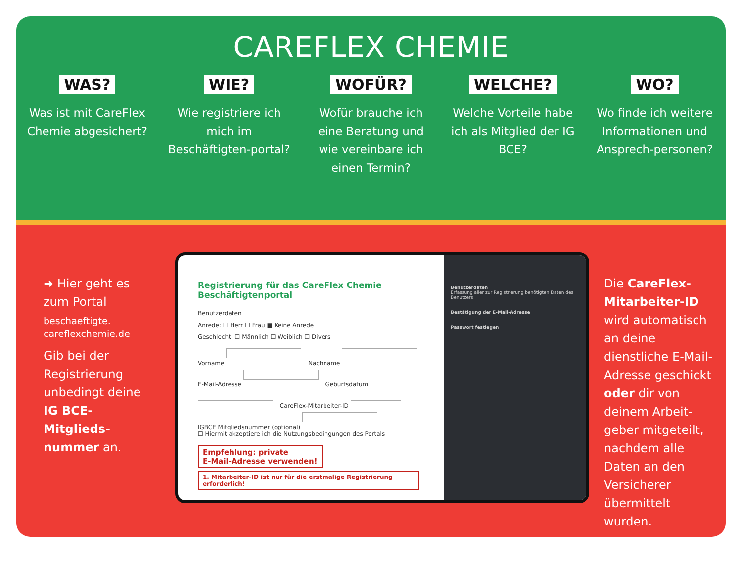CAREFLEX CHEMIE
WAS?
Was ist mit CareFlex Chemie abgesichert?
WIE?
Wie registriere ich mich im Beschäftigten-portal?
WOFÜR?
Wofür brauche ich eine Beratung und wie vereinbare ich einen Termin?
WELCHE?
Welche Vorteile habe ich als Mitglied der IG BCE?
WO?
Wo finde ich weitere Informationen und Ansprech-personen?
➜ Hier geht es zum Portal
beschaeftigte.
careflexchemie.de
Gib bei der Registrierung unbedingt deine IG BCE-Mitglieds-nummer an.
Registrierung für das CareFlex Chemie Beschäftigtenportal
Benutzerdaten
Anrede: ☐ Herr ☐ Frau ■ Keine Anrede
Geschlecht: ☐ Männlich ☐ Weiblich ☐ Divers
Vorname Nachname
E-Mail-Adresse Geburtsdatum CareFlex-Mitarbeiter-ID
IGBCE Mitgliedsnummer (optional)
☐ Hiermit akzeptiere ich die Nutzungsbedingungen des Portals
Empfehlung: private
E-Mail-Adresse verwenden! 1. Mitarbeiter-ID ist nur für die erstmalige Registrierung erforderlich!
Benutzerdaten
Erfassung aller zur Registrierung benötigten Daten des Benutzers
Bestätigung der E-Mail-Adresse
Passwort festlegen
Die CareFlex-Mitarbeiter-ID wird automatisch an deine dienstliche E-Mail-Adresse geschickt oder dir von deinem Arbeit-geber mitgeteilt, nachdem alle Daten an den Versicherer übermittelt wurden.